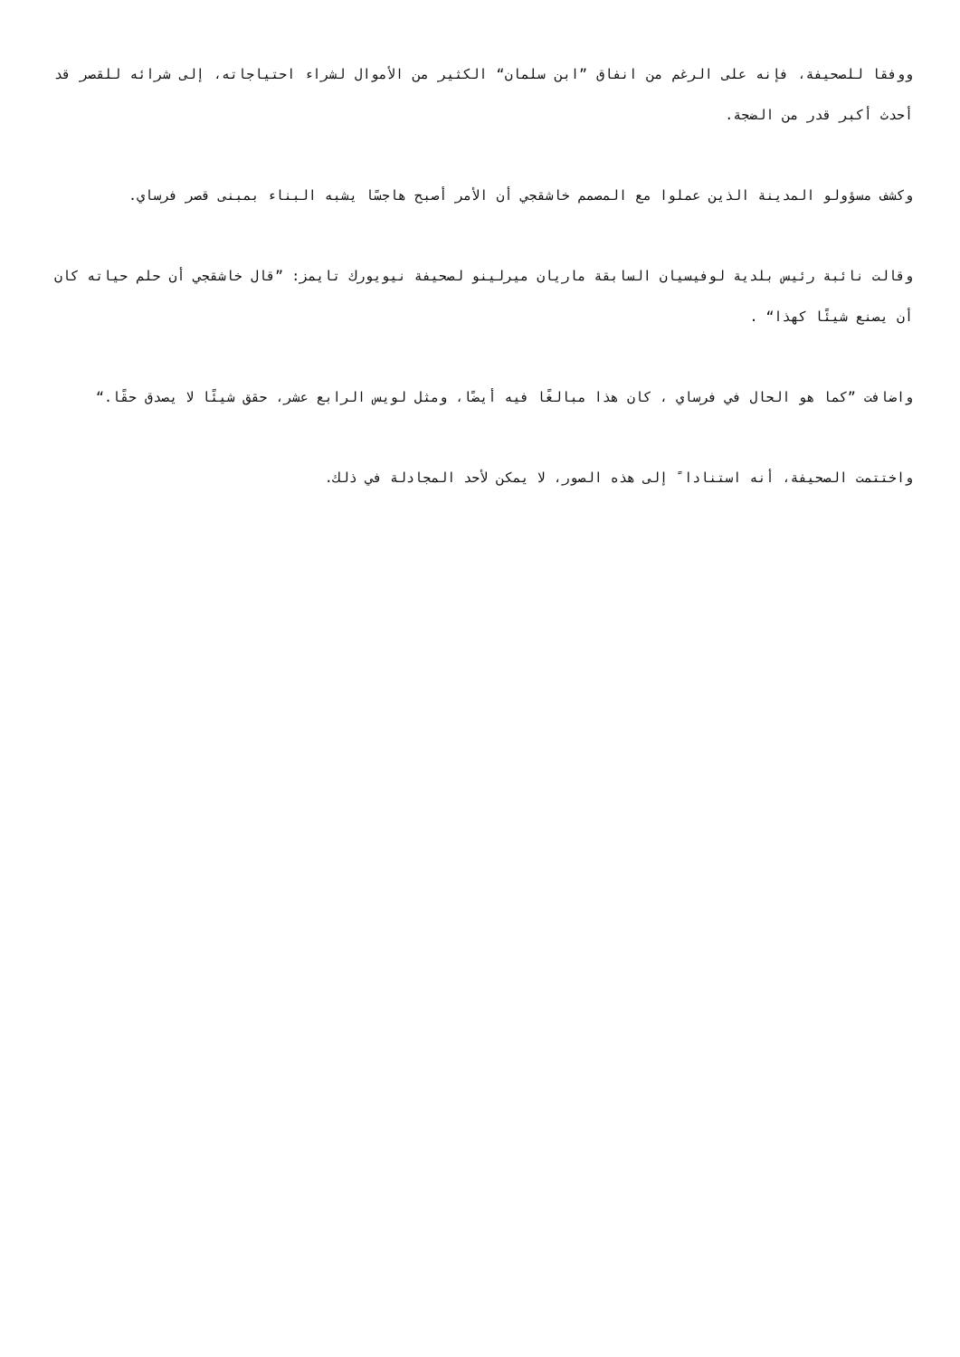ووفقا للصحيفة، فإنه على الرغم من انفاق ”ابن سلمان“ الكثير من الأموال لشراء احتياجاته، إلى شرائه للقصر قد أحدث أكبر قدر من الضجة.
وكشف مسؤولو المدينة الذين عملوا مع المصمم خاشقجي أن الأمر أصبح هاجسًا يشبه البناء بمبنى قصر فرساي.
وقالت نائبة رئيس بلدية لوفيسيان السابقة ماريان ميرلينو لصحيفة نيويورك تايمز: ”قال خاشقجي أن حلم حياته كان أن يصنع شيئًا كهذا“ .
واضافت ”كما هو الحال في فرساي ، كان هذا مبالغًا فيه أيضًا، ومثل لويس الرابع عشر، حقق شيئًا لا يصدق حقًا.“
واختتمت الصحيفة، أنه استنادا ً إلى هذه الصور، لا يمكن لأحد المجادلة في ذلك.